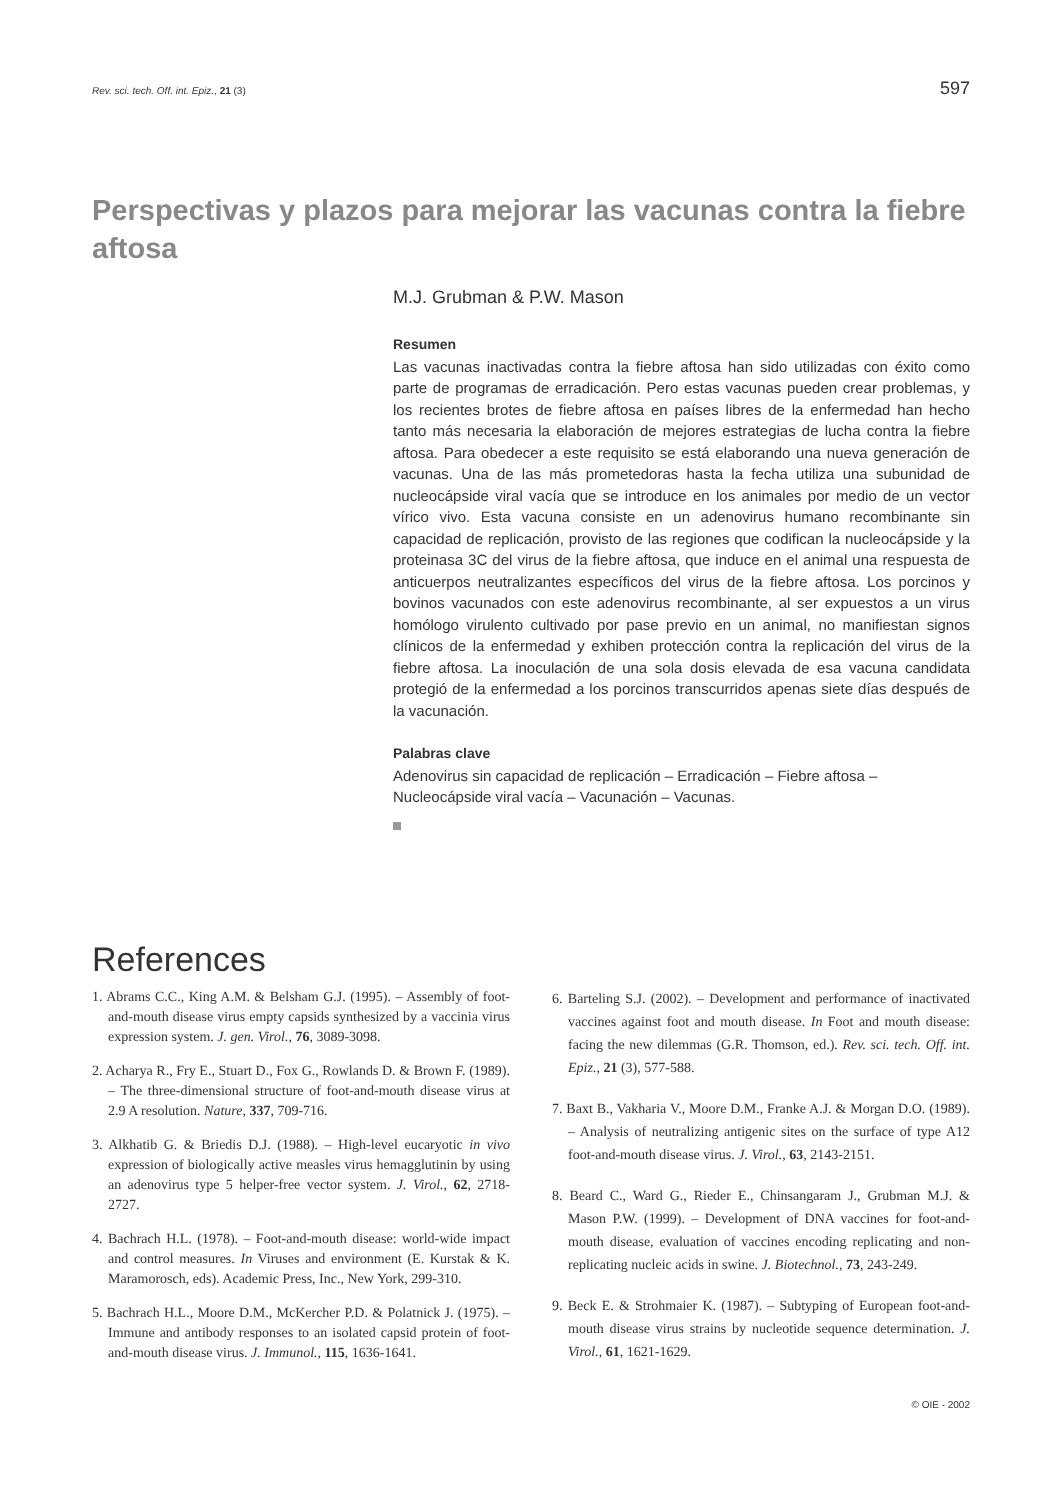Rev. sci. tech. Off. int. Epiz., 21 (3) 597
Perspectivas y plazos para mejorar las vacunas contra la fiebre aftosa
M.J. Grubman & P.W. Mason
Resumen
Las vacunas inactivadas contra la fiebre aftosa han sido utilizadas con éxito como parte de programas de erradicación. Pero estas vacunas pueden crear problemas, y los recientes brotes de fiebre aftosa en países libres de la enfermedad han hecho tanto más necesaria la elaboración de mejores estrategias de lucha contra la fiebre aftosa. Para obedecer a este requisito se está elaborando una nueva generación de vacunas. Una de las más prometedoras hasta la fecha utiliza una subunidad de nucleocápside viral vacía que se introduce en los animales por medio de un vector vírico vivo. Esta vacuna consiste en un adenovirus humano recombinante sin capacidad de replicación, provisto de las regiones que codifican la nucleocápside y la proteinasa 3C del virus de la fiebre aftosa, que induce en el animal una respuesta de anticuerpos neutralizantes específicos del virus de la fiebre aftosa. Los porcinos y bovinos vacunados con este adenovirus recombinante, al ser expuestos a un virus homólogo virulento cultivado por pase previo en un animal, no manifiestan signos clínicos de la enfermedad y exhiben protección contra la replicación del virus de la fiebre aftosa. La inoculación de una sola dosis elevada de esa vacuna candidata protegió de la enfermedad a los porcinos transcurridos apenas siete días después de la vacunación.
Palabras clave
Adenovirus sin capacidad de replicación – Erradicación – Fiebre aftosa – Nucleocápside viral vacía – Vacunación – Vacunas.
References
1. Abrams C.C., King A.M. & Belsham G.J. (1995). – Assembly of foot-and-mouth disease virus empty capsids synthesized by a vaccinia virus expression system. J. gen. Virol., 76, 3089-3098.
2. Acharya R., Fry E., Stuart D., Fox G., Rowlands D. & Brown F. (1989). – The three-dimensional structure of foot-and-mouth disease virus at 2.9 A resolution. Nature, 337, 709-716.
3. Alkhatib G. & Briedis D.J. (1988). – High-level eucaryotic in vivo expression of biologically active measles virus hemagglutinin by using an adenovirus type 5 helper-free vector system. J. Virol., 62, 2718-2727.
4. Bachrach H.L. (1978). – Foot-and-mouth disease: world-wide impact and control measures. In Viruses and environment (E. Kurstak & K. Maramorosch, eds). Academic Press, Inc., New York, 299-310.
5. Bachrach H.L., Moore D.M., McKercher P.D. & Polatnick J. (1975). – Immune and antibody responses to an isolated capsid protein of foot-and-mouth disease virus. J. Immunol., 115, 1636-1641.
6. Barteling S.J. (2002). – Development and performance of inactivated vaccines against foot and mouth disease. In Foot and mouth disease: facing the new dilemmas (G.R. Thomson, ed.). Rev. sci. tech. Off. int. Epiz., 21 (3), 577-588.
7. Baxt B., Vakharia V., Moore D.M., Franke A.J. & Morgan D.O. (1989). – Analysis of neutralizing antigenic sites on the surface of type A12 foot-and-mouth disease virus. J. Virol., 63, 2143-2151.
8. Beard C., Ward G., Rieder E., Chinsangaram J., Grubman M.J. & Mason P.W. (1999). – Development of DNA vaccines for foot-and-mouth disease, evaluation of vaccines encoding replicating and non-replicating nucleic acids in swine. J. Biotechnol., 73, 243-249.
9. Beck E. & Strohmaier K. (1987). – Subtyping of European foot-and-mouth disease virus strains by nucleotide sequence determination. J. Virol., 61, 1621-1629.
© OIE - 2002